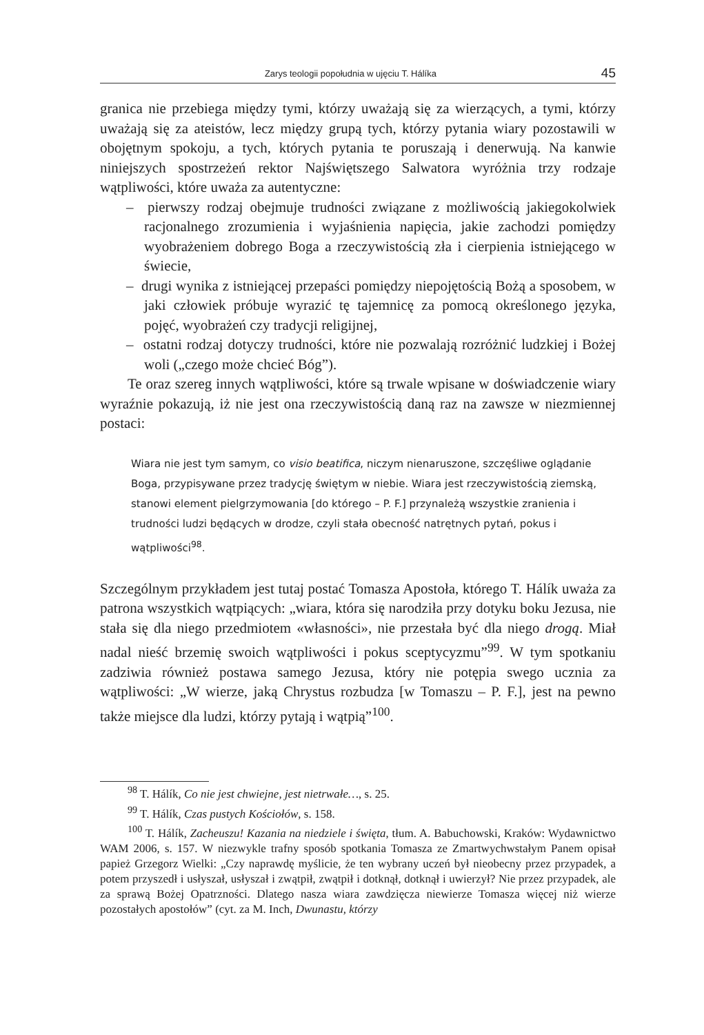Zarys teologii popołudnia w ujęciu T. Hálíka 45
granica nie przebiega między tymi, którzy uważają się za wierzących, a tymi, którzy uważają się za ateistów, lecz między grupą tych, którzy pytania wiary pozostawili w obojętnym spokoju, a tych, których pytania te poruszają i denerwują. Na kanwie niniejszych spostrzeżeń rektor Najświętszego Salwatora wyróżnia trzy rodzaje wątpliwości, które uważa za autentyczne:
– pierwszy rodzaj obejmuje trudności związane z możliwością jakiegokolwiek racjonalnego zrozumienia i wyjaśnienia napięcia, jakie zachodzi pomiędzy wyobrażeniem dobrego Boga a rzeczywistością zła i cierpienia istniejącego w świecie,
– drugi wynika z istniejącej przepaści pomiędzy niepojętością Bożą a sposobem, w jaki człowiek próbuje wyrazić tę tajemnicę za pomocą określonego języka, pojęć, wyobrażeń czy tradycji religijnej,
– ostatni rodzaj dotyczy trudności, które nie pozwalają rozróżnić ludzkiej i Bożej woli („czego może chcieć Bóg”).
Te oraz szereg innych wątpliwości, które są trwale wpisane w doświadczenie wiary wyraźnie pokazują, iż nie jest ona rzeczywistością daną raz na zawsze w niezmiennej postaci:
Wiara nie jest tym samym, co visio beatifica, niczym nienaruszone, szczęśliwe oglądanie Boga, przypisywane przez tradycję świętym w niebie. Wiara jest rzeczywistością ziemską, stanowi element pielgrzymowania [do którego – P. F.] przynależą wszystkie zranienia i trudności ludzi będących w drodze, czyli stała obecność natrętnych pytań, pokus i wątpliwości<sup>98</sup>.
Szczególnym przykładem jest tutaj postać Tomasza Apostoła, którego T. Hálík uważa za patrona wszystkich wątpiących: „wiara, która się narodziła przy dotyku boku Jezusa, nie stała się dla niego przedmiotem «własności», nie przestała być dla niego drogą. Miał nadal nieść brzemię swoich wątpliwości i pokus sceptycyzmu”<sup>99</sup>. W tym spotkaniu zadziwia również postawa samego Jezusa, który nie potępia swego ucznia za wątpliwości: „W wierze, jaką Chrystus rozbudza [w Tomaszu – P. F.], jest na pewno także miejsce dla ludzi, którzy pytają i wątpią”<sup>100</sup>.
<sup>98</sup> T. Hálík, Co nie jest chwiejne, jest nietrwałe…, s. 25.
<sup>99</sup> T. Hálík, Czas pustych Kościołów, s. 158.
<sup>100</sup> T. Hálík, Zacheuszu! Kazania na niedziele i święta, tłum. A. Babuchowski, Kraków: Wydawnictwo WAM 2006, s. 157. W niezwykle trafny sposób spotkania Tomasza ze Zmartwychwstałym Panem opisał papież Grzegorz Wielki: „Czy naprawdę myślicie, że ten wybrany uczeń był nieobecny przez przypadek, a potem przyszedł i usłyszał, usłyszał i zwątpił, zwątpił i dotknął, dotknął i uwierzył? Nie przez przypadek, ale za sprawą Bożej Opatrzności. Dlatego nasza wiara zawdzięcza niewierze Tomasza więcej niż wierze pozostałych apostołów” (cyt. za M. Inch, Dwunastu, którzy